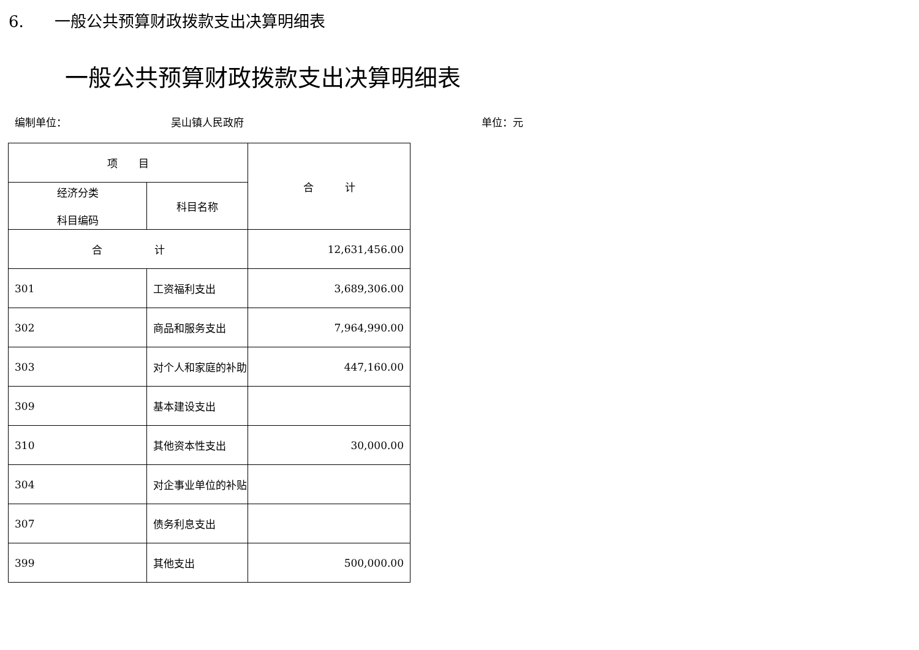6. 一般公共预算财政拨款支出决算明细表
一般公共预算财政拨款支出决算明细表
编制单位： 吴山镇人民政府 单位：元
| 项 目 | | 合 计 |
| --- | --- | --- |
| 经济分类 科目编码 | 科目名称 | |
| 合 计 | | 12,631,456.00 |
| 301 | 工资福利支出 | 3,689,306.00 |
| 302 | 商品和服务支出 | 7,964,990.00 |
| 303 | 对个人和家庭的补助 | 447,160.00 |
| 309 | 基本建设支出 | |
| 310 | 其他资本性支出 | 30,000.00 |
| 304 | 对企事业单位的补贴 | |
| 307 | 债务利息支出 | |
| 399 | 其他支出 | 500,000.00 |